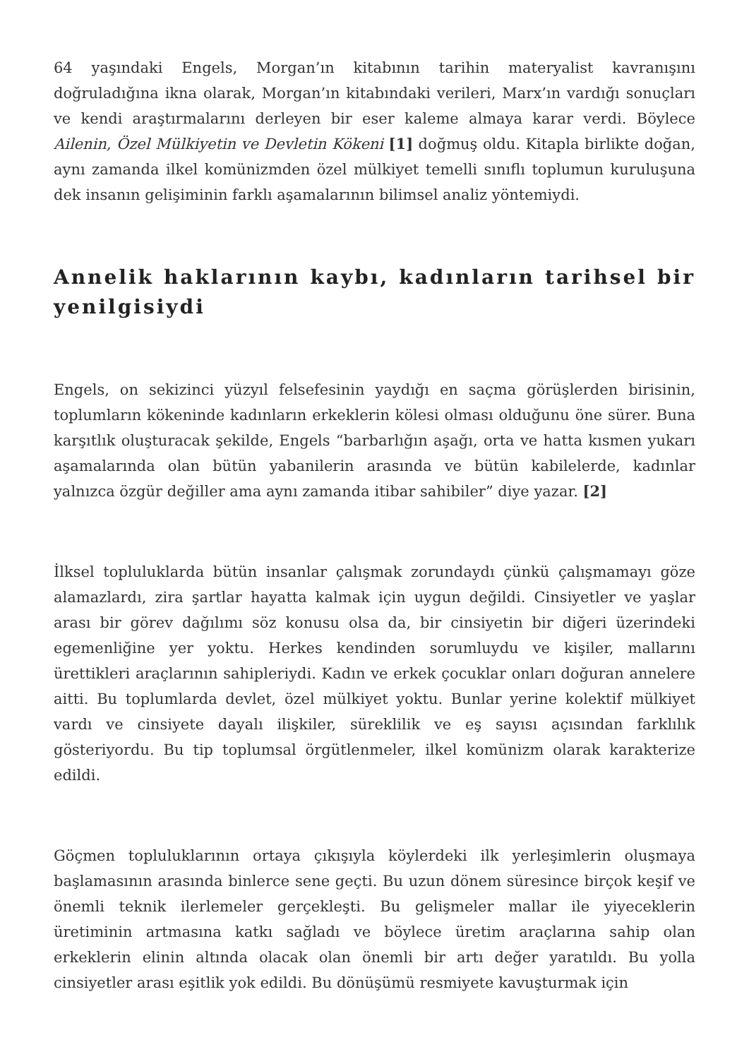64 yaşındaki Engels, Morgan’ın kitabının tarihin materyalist kavranışını doğruladığına ikna olarak, Morgan’ın kitabındaki verileri, Marx’ın vardığı sonuçları ve kendi araştırmalarını derleyen bir eser kaleme almaya karar verdi. Böylece Ailenin, Özel Mülkiyetin ve Devletin Kökeni [1] doğmuş oldu. Kitapla birlikte doğan, aynı zamanda ilkel komünizmden özel mülkiyet temelli sınıflı toplumun kuruluşuna dek insanın gelişiminin farklı aşamalarının bilimsel analiz yöntemiydi.
Annelik haklarının kaybı, kadınların tarihsel bir yenilgisiydi
Engels, on sekizinci yüzyıl felsefesinin yaydığı en saçma görüşlerden birisinin, toplumların kökeninde kadınların erkeklerin kölesi olması olduğunu öne sürer. Buna karşıtlık oluşturacak şekilde, Engels “barbarlığın aşağı, orta ve hatta kısmen yukarı aşamalarında olan bütün yabanilerin arasında ve bütün kabilelerde, kadınlar yalnızca özgür değiller ama aynı zamanda itibar sahibiler” diye yazar. [2]
İlksel topluluklarda bütün insanlar çalışmak zorundaydı çünkü çalışmamayı göze alamazlardı, zira şartlar hayatta kalmak için uygun değildi. Cinsiyetler ve yaşlar arası bir görev dağılımı söz konusu olsa da, bir cinsiyetin bir diğeri üzerindeki egemenliğine yer yoktu. Herkes kendinden sorumluydu ve kişiler, mallarını ürettikleri araçlarının sahipleriydi. Kadın ve erkek çocuklar onları doğuran annelere aitti. Bu toplumlarda devlet, özel mülkiyet yoktu. Bunlar yerine kolektif mülkiyet vardı ve cinsiyete dayalı ilişkiler, süreklilik ve eş sayısı açısından farklılık gösteriyordu. Bu tip toplumsal örgütlenmeler, ilkel komünizm olarak karakterize edildi.
Göçmen topluluklarının ortaya çıkışıyla köylerdeki ilk yerleşimlerin oluşmaya başlamasının arasında binlerce sene geçti. Bu uzun dönem süresince birçok keşif ve önemli teknik ilerlemeler gerçekleşti. Bu gelişmeler mallar ile yiyeceklerin üretiminin artmasına katkı sağladı ve böylece üretim araçlarına sahip olan erkeklerin elinin altında olacak olan önemli bir artı değer yaratıldı. Bu yolla cinsiyetler arası eşitlik yok edildi. Bu dönüşümü resmiyete kavuşturmak için